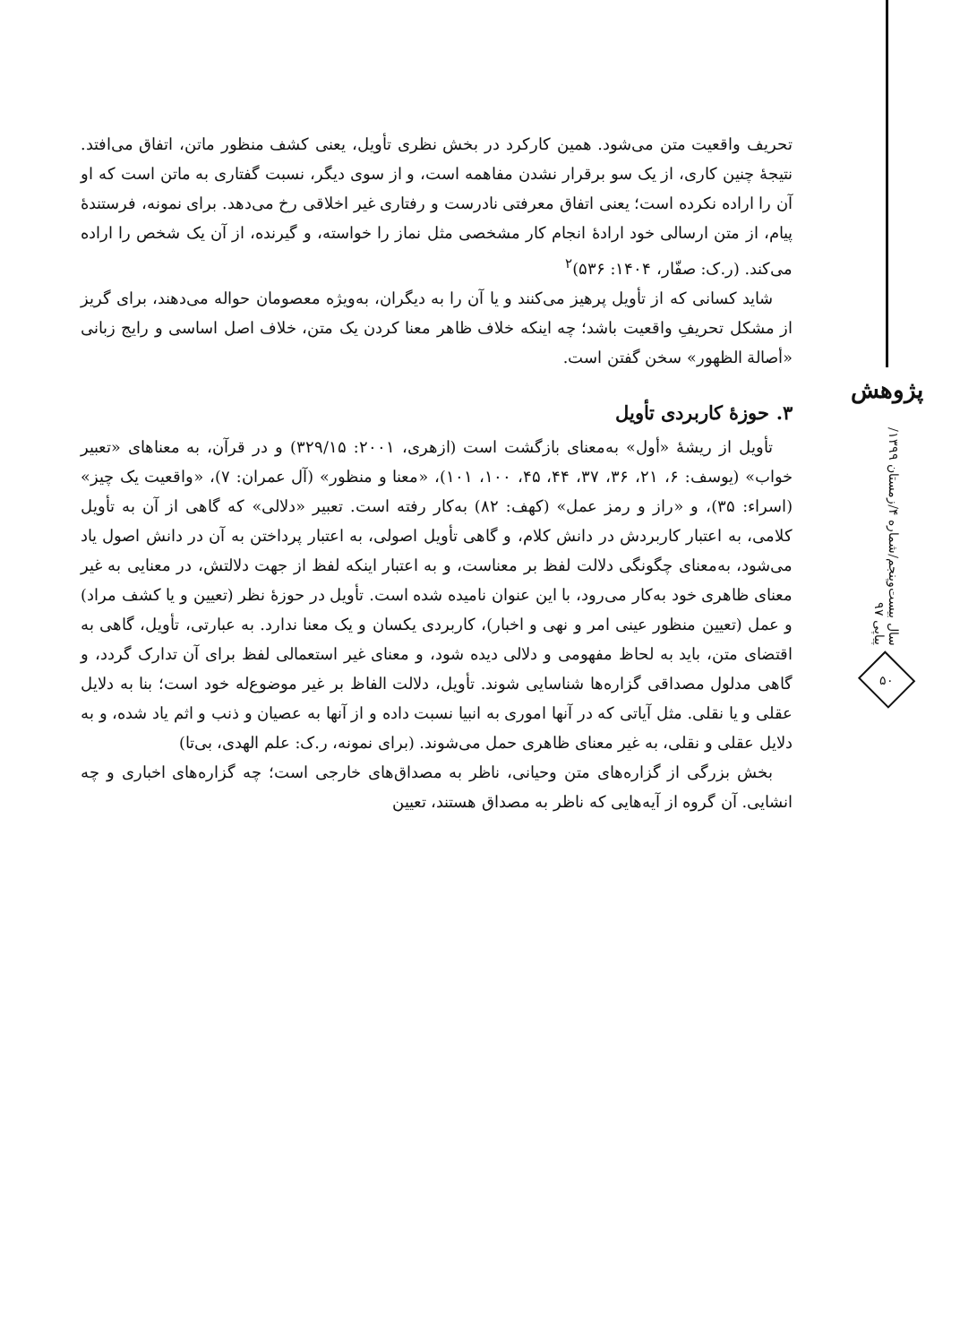تحریف واقعیت متن می‌شود. همین کارکرد در بخش نظری تأویل، یعنی کشف منظور ماتن، اتفاق می‌افتد. نتیجهٔ چنین کاری، از یک سو برقرار نشدن مفاهمه است، و از سوی دیگر، نسبت گفتاری به ماتن است که او آن را اراده نکرده است؛ یعنی اتفاق معرفتی نادرست و رفتاری غیر اخلاقی رخ می‌دهد. برای نمونه، فرستندهٔ پیام، از متن ارسالی خود ارادهٔ انجام کار مشخصی مثل نماز را خواسته، و گیرنده، از آن یک شخص را اراده می‌کند. (ر.ک: صفّار، ۱۴۰۴: ۵۳۶)<sup>۲</sup>
شاید کسانی که از تأویل پرهیز می‌کنند و یا آن را به دیگران، به‌ویژه معصومان حواله می‌دهند، برای گریز از مشکل تحریفِ واقعیت باشد؛ چه اینکه خلاف ظاهر معنا کردن یک متن، خلاف اصل اساسی و رایج زبانی «أصالة الظهور» سخن گفتن است.
۳. حوزهٔ کاربردی تأویل
تأویل از ریشهٔ «أول» به‌معنای بازگشت است (ازهری، ۲۰۰۱: ۳۲۹/۱۵) و در قرآن، به معناهای «تعبیر خواب» (یوسف: ۶، ۲۱، ۳۶، ۳۷، ۴۴، ۴۵، ۱۰۰، ۱۰۱)، «معنا و منظور» (آل عمران: ۷)، «واقعیت یک چیز» (اسراء: ۳۵)، و «راز و رمز عمل» (کهف: ۸۲) به‌کار رفته است. تعبیر «دلالی» که گاهی از آن به تأویل کلامی، به اعتبار کاربردش در دانش کلام، و گاهی تأویل اصولی، به اعتبار پرداختن به آن در دانش اصول یاد می‌شود، به‌معنای چگونگی دلالت لفظ بر معناست، و به اعتبار اینکه لفظ از جهت دلالتش، در معنایی به غیر معنای ظاهری خود به‌کار می‌رود، با این عنوان نامیده شده است. تأویل در حوزهٔ نظر (تعیین و یا کشف مراد) و عمل (تعیین منظور عینی امر و نهی و اخبار)، کاربردی یکسان و یک معنا ندارد. به عبارتی، تأویل، گاهی به اقتضای متن، باید به لحاظ مفهومی و دلالی دیده شود، و معنای غیر استعمالی لفظ برای آن تدارک گردد، و گاهی مدلول مصداقی گزاره‌ها شناسایی شوند. تأویل، دلالت الفاظ بر غیر موضوع‌له خود است؛ بنا به دلایل عقلی و یا نقلی. مثل آیاتی که در آنها اموری به انبیا نسبت داده و از آنها به عصیان و ذنب و اثم یاد شده، و به دلایل عقلی و نقلی، به غیر معنای ظاهری حمل می‌شوند. (برای نمونه، ر.ک: علم الهدی، بی‌تا)
بخش بزرگی از گزاره‌های متن وحیانی، ناظر به مصداق‌های خارجی است؛ چه گزاره‌های اخباری و چه انشایی. آن گروه از آیه‌هایی که ناظر به مصداق هستند، تعیین
پژوهش
سال بیست‌وپنجم/شماره ۴/زمستان ۱۳۹۹/پیاپی ۹۷
۵۰